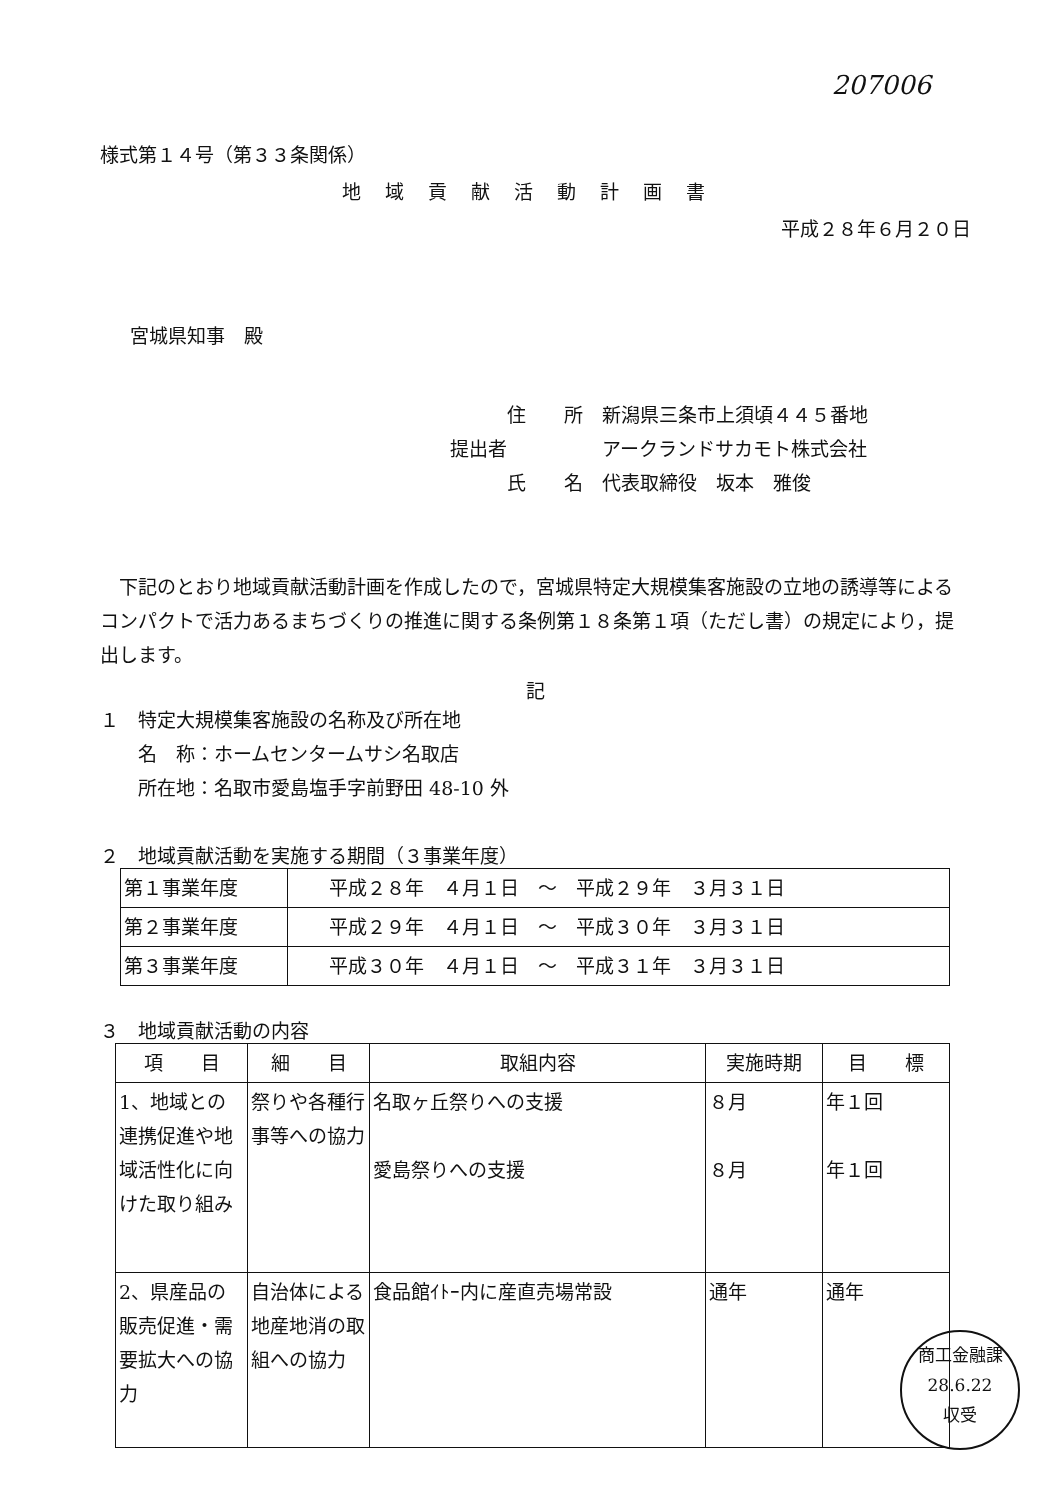207006
様式第１４号（第３３条関係）
地域貢献活動計画書
平成２８年６月２０日
宮城県知事　殿
　　　住　　所　新潟県三条市上須頃４４５番地
提出者　　　　　アークランドサカモト株式会社
　　　氏　　名　代表取締役　坂本　雅俊
下記のとおり地域貢献活動計画を作成したので，宮城県特定大規模集客施設の立地の誘導等によるコンパクトで活力あるまちづくりの推進に関する条例第１８条第１項（ただし書）の規定により，提出します。
記
１　特定大規模集客施設の名称及び所在地
　　名　称：ホームセンタームサシ名取店
　　所在地：名取市愛島塩手字前野田 48-10 外
２　地域貢献活動を実施する期間（３事業年度）
| 第１事業年度 | 平成２８年 ４月１日 ～ 平成２９年 ３月３１日 |
| 第２事業年度 | 平成２９年 ４月１日 ～ 平成３０年 ３月３１日 |
| 第３事業年度 | 平成３０年 ４月１日 ～ 平成３１年 ３月３１日 |
３　地域貢献活動の内容
| 項 目 | 細 目 | 取組内容 | 実施時期 | 目 標 |
| --- | --- | --- | --- | --- |
| 1、地域との連携促進や地域活性化に向けた取り組み | 祭りや各種行事等への協力 | 名取ヶ丘祭りへの支援 愛島祭りへの支援 | ８月 ８月 | 年１回 年１回 |
| 2、県産品の販売促進・需要拡大への協力 | 自治体による地産地消の取組への協力 | 食品館ｲﾄｰ内に産直売場常設 | 通年 | 通年 |
商工金融課
28.6.22
収受